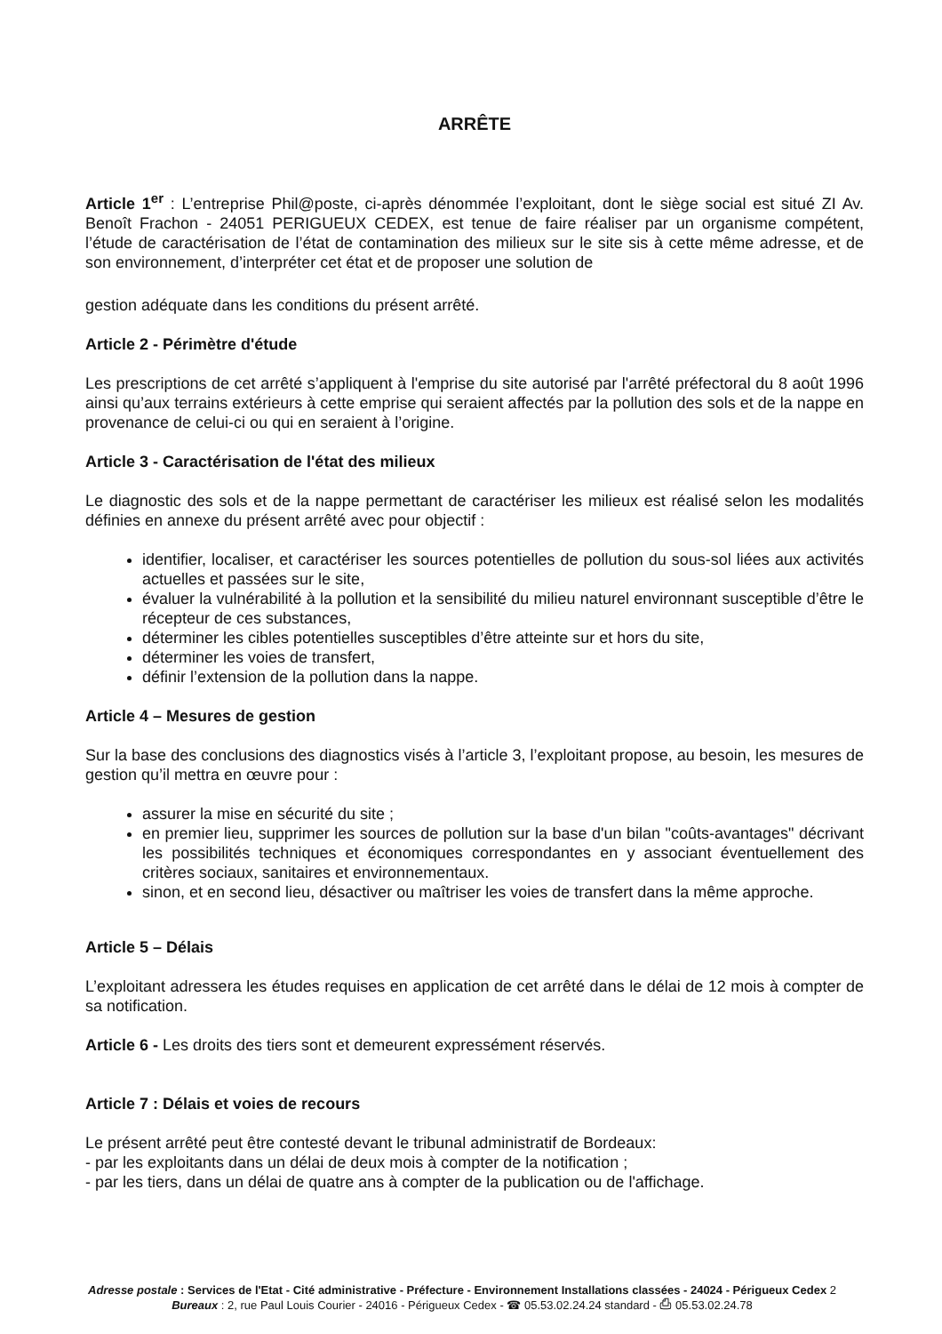ARRÊTE
Article 1<sup>er</sup> : L’entreprise Phil@poste, ci-après dénommée l’exploitant, dont le siège social est situé ZI Av. Benoît Frachon - 24051 PERIGUEUX CEDEX, est tenue de faire réaliser par un organisme compétent, l’étude de caractérisation de l’état de contamination des milieux sur le site sis à cette même adresse, et de son environnement, d’interpréter cet état et de proposer une solution de
gestion adéquate dans les conditions du présent arrêté.
Article 2 - Périmètre d'étude
Les prescriptions de cet arrêté s’appliquent à l'emprise du site autorisé par l'arrêté préfectoral du 8 août 1996 ainsi qu’aux terrains extérieurs à cette emprise qui seraient affectés par la pollution des sols et de la nappe en provenance de celui-ci ou qui en seraient à l’origine.
Article 3 - Caractérisation de l'état des milieux
Le diagnostic des sols et de la nappe permettant de caractériser les milieux est réalisé selon les modalités définies en annexe du présent arrêté avec pour objectif :
identifier, localiser, et caractériser les sources potentielles de pollution du sous-sol liées aux activités actuelles et passées sur le site,
évaluer la vulnérabilité à la pollution et la sensibilité du milieu naturel environnant susceptible d’être le récepteur de ces substances,
déterminer les cibles potentielles susceptibles d’être atteinte sur et hors du site,
déterminer les voies de transfert,
définir l’extension de la pollution dans la nappe.
Article 4 – Mesures de gestion
Sur la base des conclusions des diagnostics visés à l’article 3, l’exploitant propose, au besoin, les mesures de gestion qu’il mettra en œuvre pour :
assurer la mise en sécurité du site ;
en premier lieu, supprimer les sources de pollution sur la base d'un bilan "coûts-avantages" décrivant les possibilités techniques et économiques correspondantes en y associant éventuellement des critères sociaux, sanitaires et environnementaux.
sinon, et en second lieu, désactiver ou maîtriser les voies de transfert dans la même approche.
Article 5 – Délais
L’exploitant adressera les études requises en application de cet arrêté dans le délai de 12 mois à compter de sa notification.
Article 6 - Les droits des tiers sont et demeurent expressément réservés.
Article 7 : Délais et voies de recours
Le présent arrêté peut être contesté devant le tribunal administratif de Bordeaux:
- par les exploitants dans un délai de deux mois à compter de la notification ;
- par les tiers, dans un délai de quatre ans à compter de la publication ou de l'affichage.
Adresse postale : Services de l'Etat - Cité administrative - Préfecture - Environnement Installations classées - 24024 - Périgueux Cedex 2
Bureaux : 2, rue Paul Louis Courier - 24016 - Périgueux Cedex - ☎ 05.53.02.24.24 standard - ⎙ 05.53.02.24.78